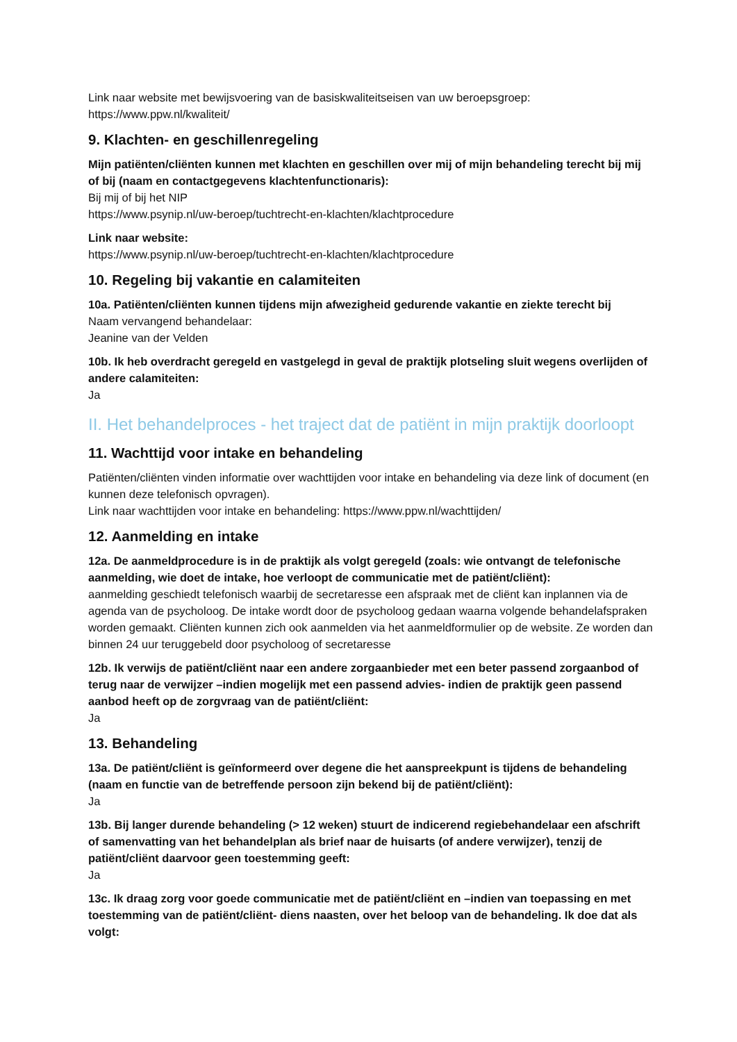Link naar website met bewijsvoering van de basiskwaliteitseisen van uw beroepsgroep:
https://www.ppw.nl/kwaliteit/
9. Klachten- en geschillenregeling
Mijn patiënten/cliënten kunnen met klachten en geschillen over mij of mijn behandeling terecht bij mij of bij (naam en contactgegevens klachtenfunctionaris):
Bij mij of bij het NIP
https://www.psynip.nl/uw-beroep/tuchtrecht-en-klachten/klachtprocedure
Link naar website:
https://www.psynip.nl/uw-beroep/tuchtrecht-en-klachten/klachtprocedure
10. Regeling bij vakantie en calamiteiten
10a. Patiënten/cliënten kunnen tijdens mijn afwezigheid gedurende vakantie en ziekte terecht bij
Naam vervangend behandelaar:
Jeanine van der Velden
10b. Ik heb overdracht geregeld en vastgelegd in geval de praktijk plotseling sluit wegens overlijden of andere calamiteiten:
Ja
II. Het behandelproces - het traject dat de patiënt in mijn praktijk doorloopt
11. Wachttijd voor intake en behandeling
Patiënten/cliënten vinden informatie over wachttijden voor intake en behandeling via deze link of document (en kunnen deze telefonisch opvragen).
Link naar wachttijden voor intake en behandeling: https://www.ppw.nl/wachttijden/
12. Aanmelding en intake
12a. De aanmeldprocedure is in de praktijk als volgt geregeld (zoals: wie ontvangt de telefonische aanmelding, wie doet de intake, hoe verloopt de communicatie met de patiënt/cliënt):
aanmelding geschiedt telefonisch waarbij de secretaresse een afspraak met de cliënt kan inplannen via de agenda van de psycholoog. De intake wordt door de psycholoog gedaan waarna volgende behandelafspraken worden gemaakt. Cliënten kunnen zich ook aanmelden via het aanmeldformulier op de website. Ze worden dan binnen 24 uur teruggebeld door psycholoog of secretaresse
12b. Ik verwijs de patiënt/cliënt naar een andere zorgaanbieder met een beter passend zorgaanbod of terug naar de verwijzer –indien mogelijk met een passend advies- indien de praktijk geen passend aanbod heeft op de zorgvraag van de patiënt/cliënt:
Ja
13. Behandeling
13a. De patiënt/cliënt is geïnformeerd over degene die het aanspreekpunt is tijdens de behandeling (naam en functie van de betreffende persoon zijn bekend bij de patiënt/cliënt):
Ja
13b. Bij langer durende behandeling (> 12 weken) stuurt de indicerend regiebehandelaar een afschrift of samenvatting van het behandelplan als brief naar de huisarts (of andere verwijzer), tenzij de patiënt/cliënt daarvoor geen toestemming geeft:
Ja
13c. Ik draag zorg voor goede communicatie met de patiënt/cliënt en –indien van toepassing en met toestemming van de patiënt/cliënt- diens naasten, over het beloop van de behandeling. Ik doe dat als volgt: